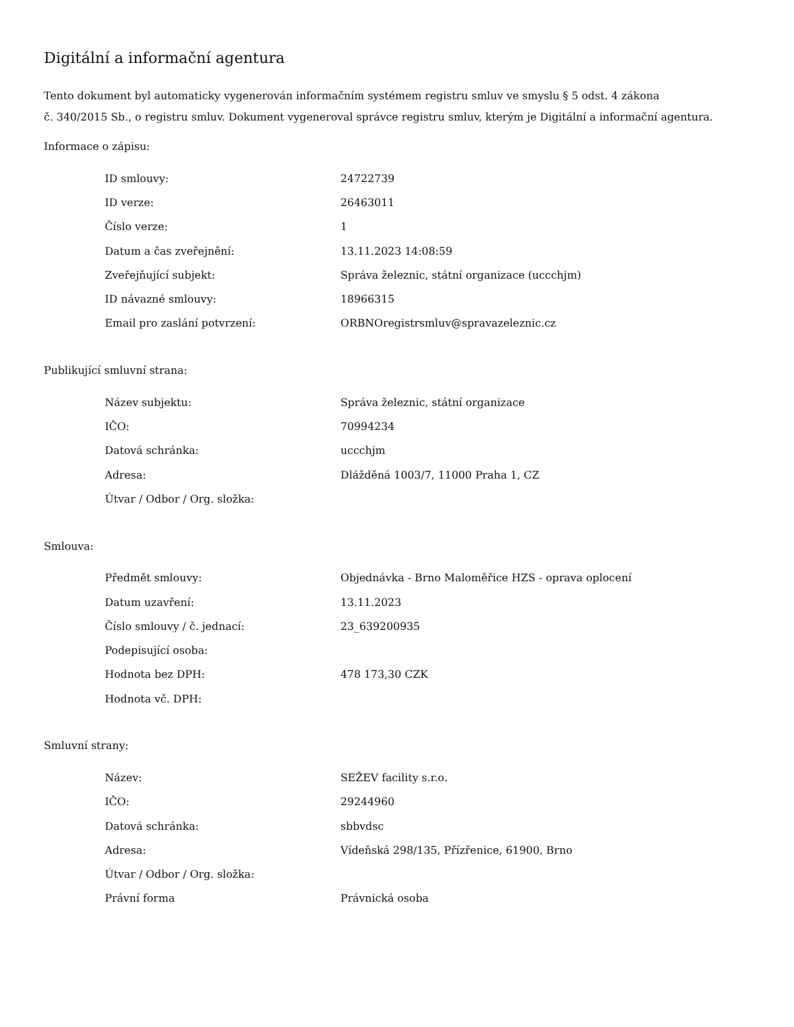Digitální a informační agentura
Tento dokument byl automaticky vygenerován informačním systémem registru smluv ve smyslu § 5 odst. 4 zákona
č. 340/2015 Sb., o registru smluv. Dokument vygeneroval správce registru smluv, kterým je Digitální a informační agentura.
Informace o zápisu:
| ID smlouvy: | 24722739 |
| ID verze: | 26463011 |
| Číslo verze: | 1 |
| Datum a čas zveřejnění: | 13.11.2023 14:08:59 |
| Zveřejňující subjekt: | Správa železnic, státní organizace (uccchjm) |
| ID návazné smlouvy: | 18966315 |
| Email pro zaslání potvrzení: | ORBNOregistrsmluv@spravazeleznic.cz |
Publikující smluvní strana:
| Název subjektu: | Správa železnic, státní organizace |
| IČO: | 70994234 |
| Datová schránka: | uccchjm |
| Adresa: | Dlážděná 1003/7, 11000 Praha 1, CZ |
| Útvar / Odbor / Org. složka: | |
Smlouva:
| Předmět smlouvy: | Objednávka - Brno Maloměřice HZS - oprava oplocení |
| Datum uzavření: | 13.11.2023 |
| Číslo smlouvy / č. jednací: | 23_639200935 |
| Podepisující osoba: | |
| Hodnota bez DPH: | 478 173,30 CZK |
| Hodnota vč. DPH: | |
Smluvní strany:
| Název: | SEŽEV facility s.r.o. |
| IČO: | 29244960 |
| Datová schránka: | sbbvdsc |
| Adresa: | Vídeňská 298/135, Přízřenice, 61900, Brno |
| Útvar / Odbor / Org. složka: | |
| Právní forma | Právnická osoba |